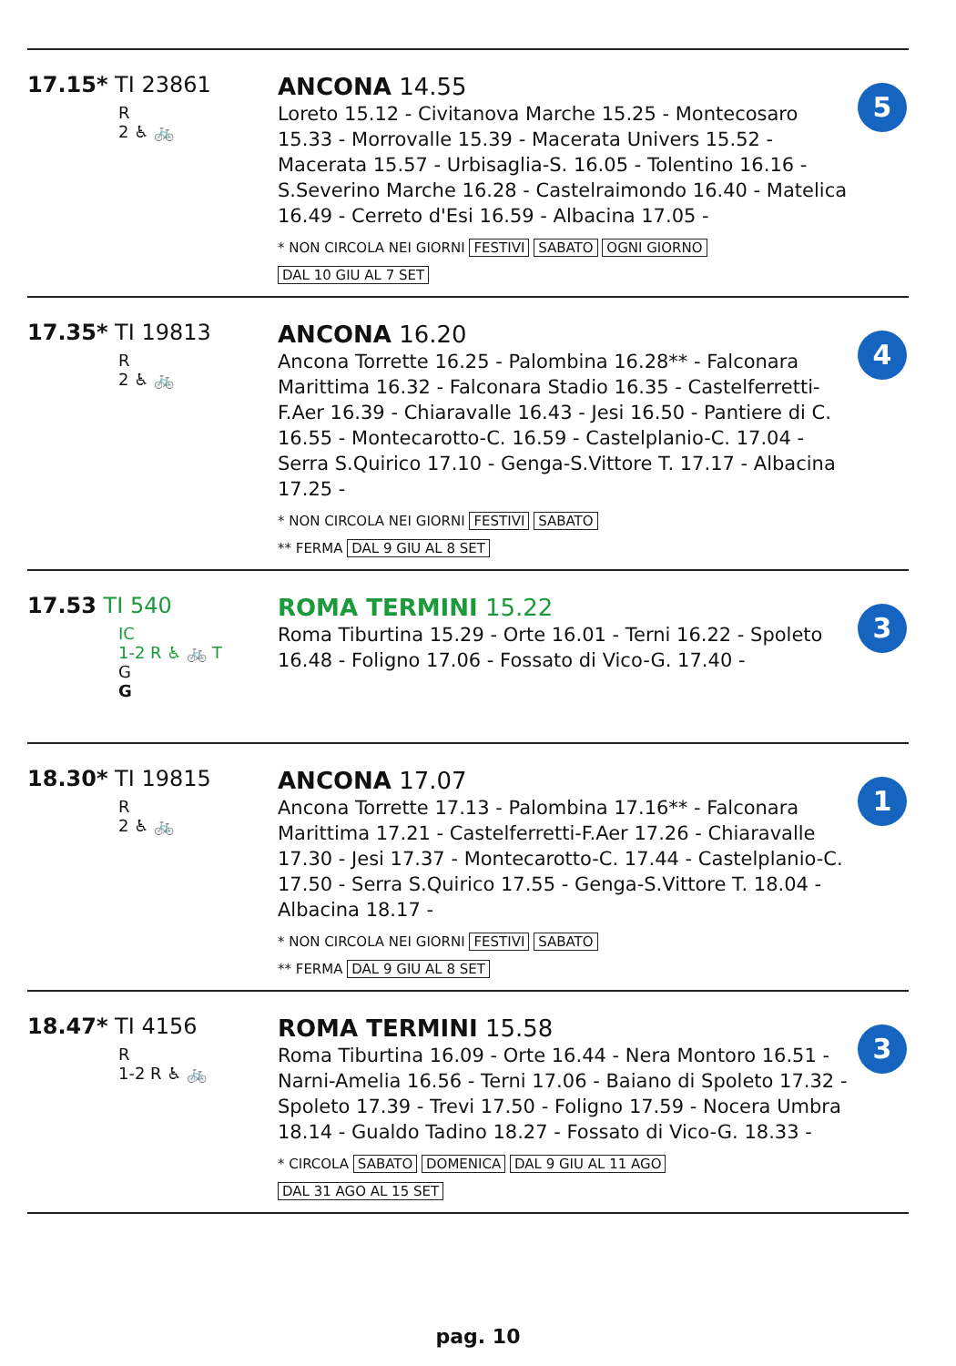17.15* TI 23861
R
2 ♿ 🚲
ANCONA 14.55
Loreto 15.12 - Civitanova Marche 15.25 - Montecosaro 15.33 - Morrovalle 15.39 - Macerata Univers 15.52 - Macerata 15.57 - Urbisaglia-S. 16.05 - Tolentino 16.16 - S.Severino Marche 16.28 - Castelraimondo 16.40 - Matelica 16.49 - Cerreto d'Esi 16.59 - Albacina 17.05 -
* NON CIRCOLA NEI GIORNI FESTIVI SABATO OGNI GIORNO
DAL 10 GIU AL 7 SET
5
17.35* TI 19813
R
2 ♿ 🚲
ANCONA 16.20
Ancona Torrette 16.25 - Palombina 16.28** - Falconara Marittima 16.32 - Falconara Stadio 16.35 - Castelferretti-F.Aer 16.39 - Chiaravalle 16.43 - Jesi 16.50 - Pantiere di C. 16.55 - Montecarotto-C. 16.59 - Castelplanio-C. 17.04 - Serra S.Quirico 17.10 - Genga-S.Vittore T. 17.17 - Albacina 17.25 -
* NON CIRCOLA NEI GIORNI FESTIVI SABATO
** FERMA DAL 9 GIU AL 8 SET
4
17.53 TI 540
IC
1-2 R ♿ 🚲 T
G
G
ROMA TERMINI 15.22
Roma Tiburtina 15.29 - Orte 16.01 - Terni 16.22 - Spoleto 16.48 - Foligno 17.06 - Fossato di Vico-G. 17.40 -
3
18.30* TI 19815
R
2 ♿ 🚲
ANCONA 17.07
Ancona Torrette 17.13 - Palombina 17.16** - Falconara Marittima 17.21 - Castelferretti-F.Aer 17.26 - Chiaravalle 17.30 - Jesi 17.37 - Montecarotto-C. 17.44 - Castelplanio-C. 17.50 - Serra S.Quirico 17.55 - Genga-S.Vittore T. 18.04 - Albacina 18.17 -
* NON CIRCOLA NEI GIORNI FESTIVI SABATO
** FERMA DAL 9 GIU AL 8 SET
1
18.47* TI 4156
R
1-2 R ♿ 🚲
ROMA TERMINI 15.58
Roma Tiburtina 16.09 - Orte 16.44 - Nera Montoro 16.51 - Narni-Amelia 16.56 - Terni 17.06 - Baiano di Spoleto 17.32 - Spoleto 17.39 - Trevi 17.50 - Foligno 17.59 - Nocera Umbra 18.14 - Gualdo Tadino 18.27 - Fossato di Vico-G. 18.33 -
* CIRCOLA SABATO DOMENICA DAL 9 GIU AL 11 AGO
DAL 31 AGO AL 15 SET
3
pag. 10